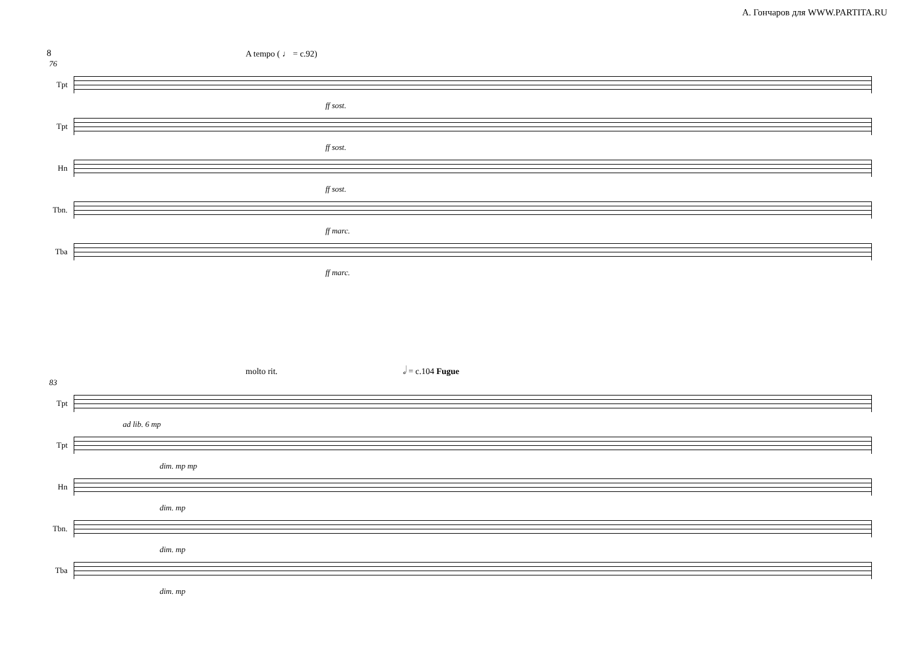А. Гончаров для WWW.PARTITA.RU
8
A tempo ( ♩ = c.92)
76
Tpt
ff sost.
Tpt
ff sost.
Hn
ff sost.
Tbn.
ff marc.
Tba
ff marc.
molto rit. 𝅗𝅥 = c.104 Fugue
83
Tpt
ad lib. 6 mp
Tpt
dim. mp mp
Hn
dim. mp
Tbn.
dim. mp
Tba
dim. mp